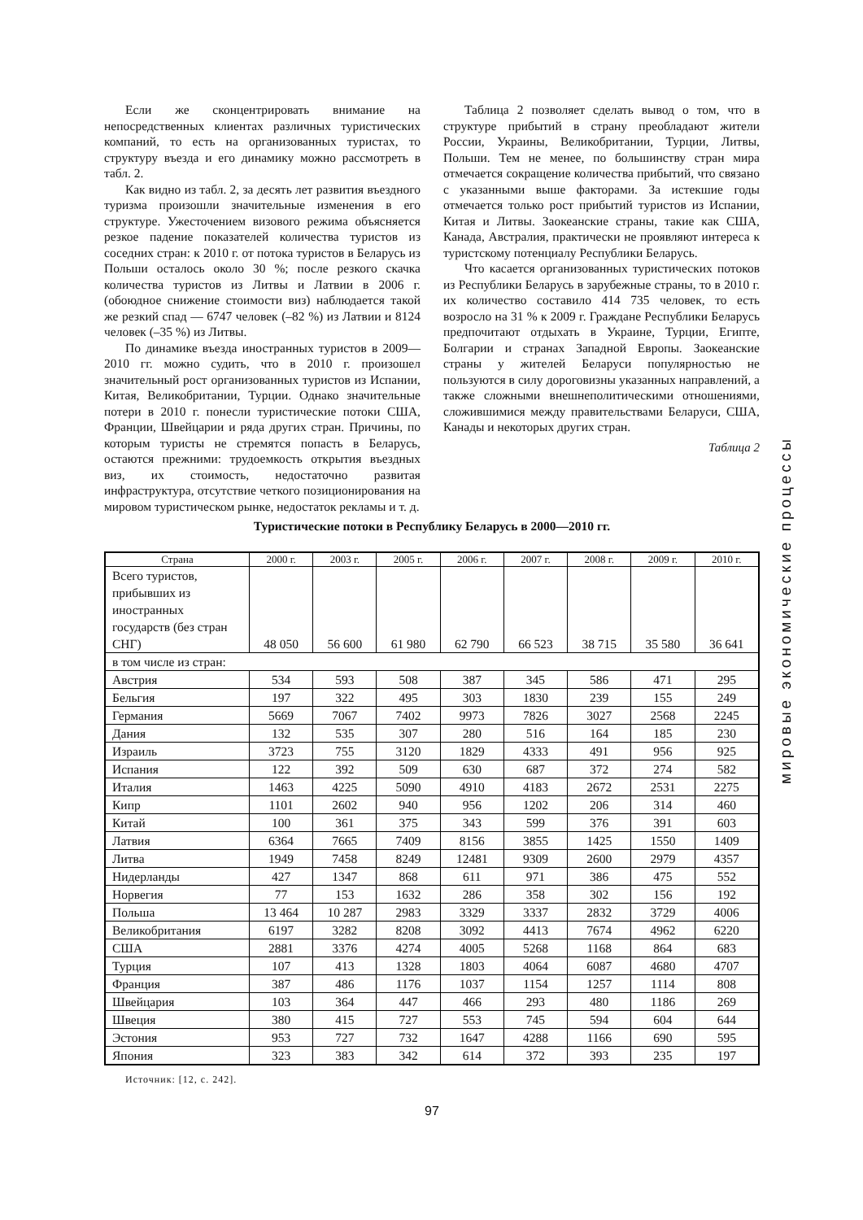Если же сконцентрировать внимание на непосредственных клиентах различных туристических компаний, то есть на организованных туристах, то структуру въезда и его динамику можно рассмотреть в табл. 2.
Как видно из табл. 2, за десять лет развития въездного туризма произошли значительные изменения в его структуре. Ужесточением визового режима объясняется резкое падение показателей количества туристов из соседних стран: к 2010 г. от потока туристов в Беларусь из Польши осталось около 30 %; после резкого скачка количества туристов из Литвы и Латвии в 2006 г. (обоюдное снижение стоимости виз) наблюдается такой же резкий спад — 6747 человек (–82 %) из Латвии и 8124 человек (–35 %) из Литвы.
По динамике въезда иностранных туристов в 2009—2010 гг. можно судить, что в 2010 г. произошел значительный рост организованных туристов из Испании, Китая, Великобритании, Турции. Однако значительные потери в 2010 г. понесли туристические потоки США, Франции, Швейцарии и ряда других стран. Причины, по которым туристы не стремятся попасть в Беларусь, остаются прежними: трудоемкость открытия въездных виз, их стоимость, недостаточно развитая инфраструктура, отсутствие четкого позиционирования на мировом туристическом рынке, недостаток рекламы и т. д.
Таблица 2 позволяет сделать вывод о том, что в структуре прибытий в страну преобладают жители России, Украины, Великобритании, Турции, Литвы, Польши. Тем не менее, по большинству стран мира отмечается сокращение количества прибытий, что связано с указанными выше факторами. За истекшие годы отмечается только рост прибытий туристов из Испании, Китая и Литвы. Заокеанские страны, такие как США, Канада, Австралия, практически не проявляют интереса к туристскому потенциалу Республики Беларусь.
Что касается организованных туристических потоков из Республики Беларусь в зарубежные страны, то в 2010 г. их количество составило 414 735 человек, то есть возросло на 31 % к 2009 г. Граждане Республики Беларусь предпочитают отдыхать в Украине, Турции, Египте, Болгарии и странах Западной Европы. Заокеанские страны у жителей Беларуси популярностью не пользуются в силу дороговизны указанных направлений, а также сложными внешнеполитическими отношениями, сложившимися между правительствами Беларуси, США, Канады и некоторых других стран.
Таблица 2
Туристические потоки в Республику Беларусь в 2000—2010 гг.
| Страна | 2000 г. | 2003 г. | 2005 г. | 2006 г. | 2007 г. | 2008 г. | 2009 г. | 2010 г. |
| --- | --- | --- | --- | --- | --- | --- | --- | --- |
| Всего туристов, прибывших из иностранных государств (без стран СНГ) | 48 050 | 56 600 | 61 980 | 62 790 | 66 523 | 38 715 | 35 580 | 36 641 |
| в том числе из стран: | | | | | | | | |
| Австрия | 534 | 593 | 508 | 387 | 345 | 586 | 471 | 295 |
| Бельгия | 197 | 322 | 495 | 303 | 1830 | 239 | 155 | 249 |
| Германия | 5669 | 7067 | 7402 | 9973 | 7826 | 3027 | 2568 | 2245 |
| Дания | 132 | 535 | 307 | 280 | 516 | 164 | 185 | 230 |
| Израиль | 3723 | 755 | 3120 | 1829 | 4333 | 491 | 956 | 925 |
| Испания | 122 | 392 | 509 | 630 | 687 | 372 | 274 | 582 |
| Италия | 1463 | 4225 | 5090 | 4910 | 4183 | 2672 | 2531 | 2275 |
| Кипр | 1101 | 2602 | 940 | 956 | 1202 | 206 | 314 | 460 |
| Китай | 100 | 361 | 375 | 343 | 599 | 376 | 391 | 603 |
| Латвия | 6364 | 7665 | 7409 | 8156 | 3855 | 1425 | 1550 | 1409 |
| Литва | 1949 | 7458 | 8249 | 12481 | 9309 | 2600 | 2979 | 4357 |
| Нидерланды | 427 | 1347 | 868 | 611 | 971 | 386 | 475 | 552 |
| Норвегия | 77 | 153 | 1632 | 286 | 358 | 302 | 156 | 192 |
| Польша | 13 464 | 10 287 | 2983 | 3329 | 3337 | 2832 | 3729 | 4006 |
| Великобритания | 6197 | 3282 | 8208 | 3092 | 4413 | 7674 | 4962 | 6220 |
| США | 2881 | 3376 | 4274 | 4005 | 5268 | 1168 | 864 | 683 |
| Турция | 107 | 413 | 1328 | 1803 | 4064 | 6087 | 4680 | 4707 |
| Франция | 387 | 486 | 1176 | 1037 | 1154 | 1257 | 1114 | 808 |
| Швейцария | 103 | 364 | 447 | 466 | 293 | 480 | 1186 | 269 |
| Швеция | 380 | 415 | 727 | 553 | 745 | 594 | 604 | 644 |
| Эстония | 953 | 727 | 732 | 1647 | 4288 | 1166 | 690 | 595 |
| Япония | 323 | 383 | 342 | 614 | 372 | 393 | 235 | 197 |
Источник: [12, с. 242].
97
мировые экономические процессы